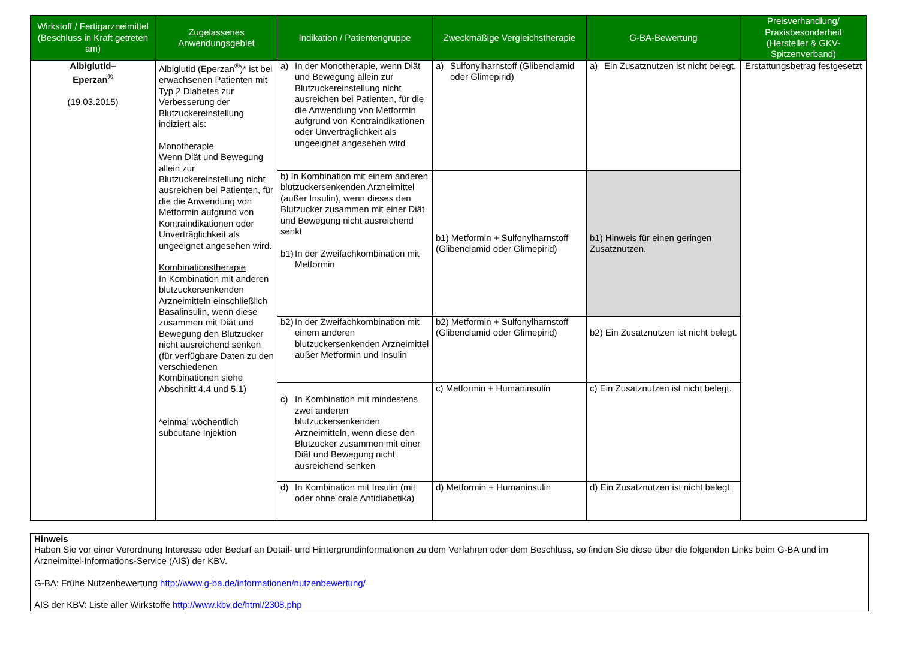| Wirkstoff / Fertigarzneimittel (Beschluss in Kraft getreten am) | Zugelassenes Anwendungsgebiet | Indikation / Patientengruppe | Zweckmäßige Vergleichstherapie | G-BA-Bewertung | Preisverhandlung/ Praxisbesonderheit (Hersteller & GKV-Spitzenverband) |
| --- | --- | --- | --- | --- | --- |
| Albiglutid– Eperzan<sup>®</sup> (19.03.2015) | Albiglutid (Eperzan<sup>®</sup>)* ist bei erwachsenen Patienten mit Typ 2 Diabetes zur Verbesserung der Blutzuckereinstellung indiziert als: Monotherapie Wenn Diät und Bewegung allein zur Blutzuckereinstellung nicht ausreichen bei Patienten, für die die Anwendung von Metformin aufgrund von Kontraindikationen oder Unverträglichkeit als ungeeignet angesehen wird. Kombinationstherapie In Kombination mit anderen blutzuckersenkenden Arzneimitteln einschließlich Basalinsulin, wenn diese zusammen mit Diät und Bewegung den Blutzucker nicht ausreichend senken (für verfügbare Daten zu den verschiedenen Kombinationen siehe Abschnitt 4.4 und 5.1) *einmal wöchentlich subcutane Injektion | a) In der Monotherapie, wenn Diät und Bewegung allein zur Blutzuckereinstellung nicht ausreichen bei Patienten, für die die Anwendung von Metformin aufgrund von Kontraindikationen oder Unverträglichkeit als ungeeignet angesehen wird | a) Sulfonylharnstoff (Glibenclamid oder Glimepirid) | a) Ein Zusatznutzen ist nicht belegt. | Erstattungsbetrag festgesetzt |
| | | b) In Kombination mit einem anderen blutzuckersenkenden Arzneimittel (außer Insulin), wenn dieses den Blutzucker zusammen mit einer Diät und Bewegung nicht ausreichend senkt b1) In der Zweifachkombination mit Metformin | b1) Metformin + Sulfonylharnstoff (Glibenclamid oder Glimepirid) | b1) Hinweis für einen geringen Zusatznutzen. | |
| | | b2) In der Zweifachkombination mit einem anderen blutzuckersenkenden Arzneimittel außer Metformin und Insulin | b2) Metformin + Sulfonylharnstoff (Glibenclamid oder Glimepirid) | b2) Ein Zusatznutzen ist nicht belegt. | |
| | | c) In Kombination mit mindestens zwei anderen blutzuckersenkenden Arzneimitteln, wenn diese den Blutzucker zusammen mit einer Diät und Bewegung nicht ausreichend senken | c) Metformin + Humaninsulin | c) Ein Zusatznutzen ist nicht belegt. | |
| | | d) In Kombination mit Insulin (mit oder ohne orale Antidiabetika) | d) Metformin + Humaninsulin | d) Ein Zusatznutzen ist nicht belegt. | |
Hinweis
Haben Sie vor einer Verordnung Interesse oder Bedarf an Detail- und Hintergrundinformationen zu dem Verfahren oder dem Beschluss, so finden Sie diese über die folgenden Links beim G-BA und im Arzneimittel-Informations-Service (AIS) der KBV.
G-BA: Frühe Nutzenbewertung http://www.g-ba.de/informationen/nutzenbewertung/
AIS der KBV: Liste aller Wirkstoffe http://www.kbv.de/html/2308.php